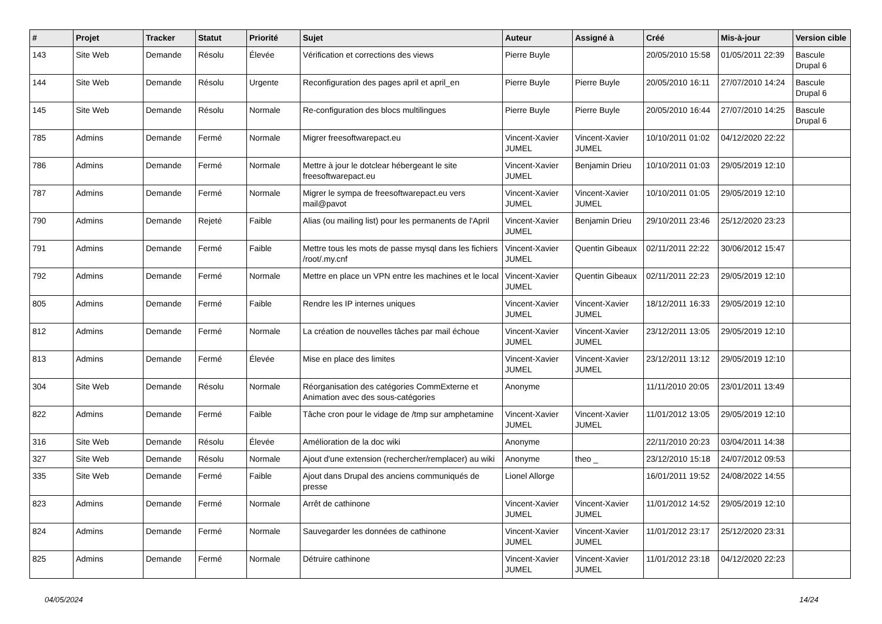| # | Projet | Tracker | Statut | Priorité | Sujet | Auteur | Assigné à | Créé | Mis-à-jour | Version cible |
| --- | --- | --- | --- | --- | --- | --- | --- | --- | --- | --- |
| 143 | Site Web | Demande | Résolu | Élevée | Vérification et corrections des views | Pierre Buyle | | 20/05/2010 15:58 | 01/05/2011 22:39 | Bascule Drupal 6 |
| 144 | Site Web | Demande | Résolu | Urgente | Reconfiguration des pages april et april_en | Pierre Buyle | Pierre Buyle | 20/05/2010 16:11 | 27/07/2010 14:24 | Bascule Drupal 6 |
| 145 | Site Web | Demande | Résolu | Normale | Re-configuration des blocs multilingues | Pierre Buyle | Pierre Buyle | 20/05/2010 16:44 | 27/07/2010 14:25 | Bascule Drupal 6 |
| 785 | Admins | Demande | Fermé | Normale | Migrer freesoftwarepact.eu | Vincent-Xavier JUMEL | Vincent-Xavier JUMEL | 10/10/2011 01:02 | 04/12/2020 22:22 | |
| 786 | Admins | Demande | Fermé | Normale | Mettre à jour le dotclear hébergeant le site freesoftwarepact.eu | Vincent-Xavier JUMEL | Benjamin Drieu | 10/10/2011 01:03 | 29/05/2019 12:10 | |
| 787 | Admins | Demande | Fermé | Normale | Migrer le sympa de freesoftwarepact.eu vers mail@pavot | Vincent-Xavier JUMEL | Vincent-Xavier JUMEL | 10/10/2011 01:05 | 29/05/2019 12:10 | |
| 790 | Admins | Demande | Rejeté | Faible | Alias (ou mailing list) pour les permanents de l'April | Vincent-Xavier JUMEL | Benjamin Drieu | 29/10/2011 23:46 | 25/12/2020 23:23 | |
| 791 | Admins | Demande | Fermé | Faible | Mettre tous les mots de passe mysql dans les fichiers /root/.my.cnf | Vincent-Xavier JUMEL | Quentin Gibeaux | 02/11/2011 22:22 | 30/06/2012 15:47 | |
| 792 | Admins | Demande | Fermé | Normale | Mettre en place un VPN entre les machines et le local | Vincent-Xavier JUMEL | Quentin Gibeaux | 02/11/2011 22:23 | 29/05/2019 12:10 | |
| 805 | Admins | Demande | Fermé | Faible | Rendre les IP internes uniques | Vincent-Xavier JUMEL | Vincent-Xavier JUMEL | 18/12/2011 16:33 | 29/05/2019 12:10 | |
| 812 | Admins | Demande | Fermé | Normale | La création de nouvelles tâches par mail échoue | Vincent-Xavier JUMEL | Vincent-Xavier JUMEL | 23/12/2011 13:05 | 29/05/2019 12:10 | |
| 813 | Admins | Demande | Fermé | Élevée | Mise en place des limites | Vincent-Xavier JUMEL | Vincent-Xavier JUMEL | 23/12/2011 13:12 | 29/05/2019 12:10 | |
| 304 | Site Web | Demande | Résolu | Normale | Réorganisation des catégories CommExterne et Animation avec des sous-catégories | Anonyme | | 11/11/2010 20:05 | 23/01/2011 13:49 | |
| 822 | Admins | Demande | Fermé | Faible | Tâche cron pour le vidage de /tmp sur amphetamine | Vincent-Xavier JUMEL | Vincent-Xavier JUMEL | 11/01/2012 13:05 | 29/05/2019 12:10 | |
| 316 | Site Web | Demande | Résolu | Élevée | Amélioration de la doc wiki | Anonyme | | 22/11/2010 20:23 | 03/04/2011 14:38 | |
| 327 | Site Web | Demande | Résolu | Normale | Ajout d'une extension (rechercher/remplacer) au wiki | Anonyme | theo _ | 23/12/2010 15:18 | 24/07/2012 09:53 | |
| 335 | Site Web | Demande | Fermé | Faible | Ajout dans Drupal des anciens communiqués de presse | Lionel Allorge | | 16/01/2011 19:52 | 24/08/2022 14:55 | |
| 823 | Admins | Demande | Fermé | Normale | Arrêt de cathinone | Vincent-Xavier JUMEL | Vincent-Xavier JUMEL | 11/01/2012 14:52 | 29/05/2019 12:10 | |
| 824 | Admins | Demande | Fermé | Normale | Sauvegarder les données de cathinone | Vincent-Xavier JUMEL | Vincent-Xavier JUMEL | 11/01/2012 23:17 | 25/12/2020 23:31 | |
| 825 | Admins | Demande | Fermé | Normale | Détruire cathinone | Vincent-Xavier JUMEL | Vincent-Xavier JUMEL | 11/01/2012 23:18 | 04/12/2020 22:23 | |
04/05/2024 14/24